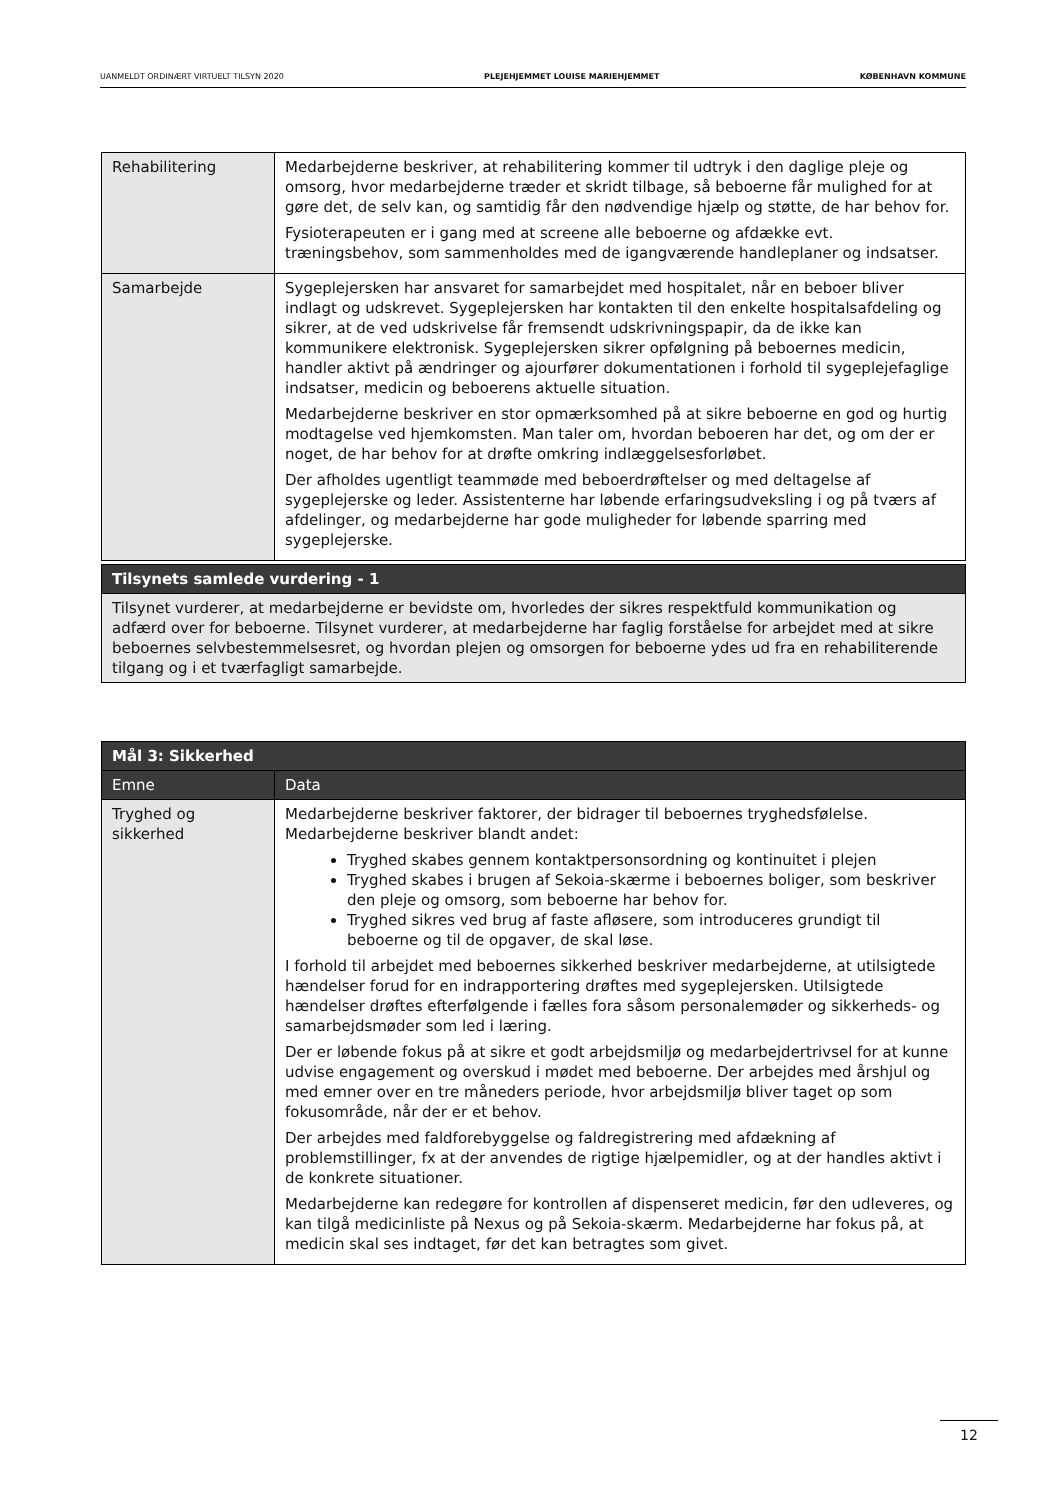UANMELDT ORDINÆRT VIRTUELT TILSYN 2020 PLEJEHJEMMET LOUISE MARIEHJEMMET KØBENHAVN KOMMUNE
| Rehabilitering | Medarbejderne beskriver, at rehabilitering kommer til udtryk i den daglige pleje og omsorg, hvor medarbejderne træder et skridt tilbage, så beboerne får mulighed for at gøre det, de selv kan, og samtidig får den nødvendige hjælp og støtte, de har behov for. Fysioterapeuten er i gang med at screene alle beboerne og afdække evt. træningsbehov, som sammenholdes med de igangværende handleplaner og indsatser. |
| Samarbejde | Sygeplejersken har ansvaret for samarbejdet med hospitalet, når en beboer bliver indlagt og udskrevet. Sygeplejersken har kontakten til den enkelte hospitalsafdeling og sikrer, at de ved udskrivelse får fremsendt udskrivningspapir, da de ikke kan kommunikere elektronisk. Sygeplejersken sikrer opfølgning på beboernes medicin, handler aktivt på ændringer og ajourfører dokumentationen i forhold til sygeplejefaglige indsatser, medicin og beboerens aktuelle situation. Medarbejderne beskriver en stor opmærksomhed på at sikre beboerne en god og hurtig modtagelse ved hjemkomsten. Man taler om, hvordan beboeren har det, og om der er noget, de har behov for at drøfte omkring indlæggelsesforløbet. Der afholdes ugentligt teammøde med beboerdrøftelser og med deltagelse af sygeplejerske og leder. Assistenterne har løbende erfaringsudveksling i og på tværs af afdelinger, og medarbejderne har gode muligheder for løbende sparring med sygeplejerske. |
| Tilsynets samlede vurdering - 1 |
| --- |
| Tilsynet vurderer, at medarbejderne er bevidste om, hvorledes der sikres respektfuld kommunikation og adfærd over for beboerne. Tilsynet vurderer, at medarbejderne har faglig forståelse for arbejdet med at sikre beboernes selvbestemmelsesret, og hvordan plejen og omsorgen for beboerne ydes ud fra en rehabiliterende tilgang og i et tværfagligt samarbejde. |
| Mål 3: Sikkerhed | |
| --- | --- |
| Emne | Data |
| Tryghed og sikkerhed | Medarbejderne beskriver faktorer, der bidrager til beboernes tryghedsfølelse. Medarbejderne beskriver blandt andet: Tryghed skabes gennem kontaktpersonsordning og kontinuitet i plejen Tryghed skabes i brugen af Sekoia-skærme i beboernes boliger, som beskriver den pleje og omsorg, som beboerne har behov for. Tryghed sikres ved brug af faste afløsere, som introduceres grundigt til beboerne og til de opgaver, de skal løse. I forhold til arbejdet med beboernes sikkerhed beskriver medarbejderne, at utilsigtede hændelser forud for en indrapportering drøftes med sygeplejersken. Utilsigtede hændelser drøftes efterfølgende i fælles fora såsom personalemøder og sikkerheds- og samarbejdsmøder som led i læring. Der er løbende fokus på at sikre et godt arbejdsmiljø og medarbejdertrivsel for at kunne udvise engagement og overskud i mødet med beboerne. Der arbejdes med årshjul og med emner over en tre måneders periode, hvor arbejdsmiljø bliver taget op som fokusområde, når der er et behov. Der arbejdes med faldforebyggelse og faldregistrering med afdækning af problemstillinger, fx at der anvendes de rigtige hjælpemidler, og at der handles aktivt i de konkrete situationer. Medarbejderne kan redegøre for kontrollen af dispenseret medicin, før den udleveres, og kan tilgå medicinliste på Nexus og på Sekoia-skærm. Medarbejderne har fokus på, at medicin skal ses indtaget, før det kan betragtes som givet. |
12